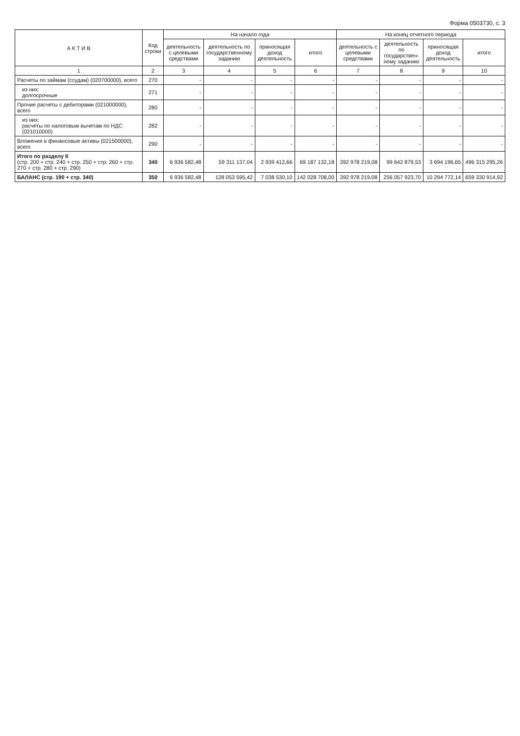Форма 0503730, с. 3
| А К Т И В | Код строки | На начало года | | | | На конец отчетного периода | | | |
| --- | --- | --- | --- | --- | --- | --- | --- | --- | --- |
| | | деятельность с целевыми средствами | деятельность по государственному заданию | приносящая доход деятельность | итого | деятельность с целевыми средствами | деятельность по государствен- ному заданию | приносящая доход деятельность | итого |
| 1 | 2 | 3 | 4 | 5 | 6 | 7 | 8 | 9 | 10 |
| Расчеты по займам (ссудам) (020700000), всего | 270 | - | - | - | - | - | - | - | - |
| из них: долгосрочные | 271 | - | - | - | - | - | - | - | - |
| Прочие расчеты с дебиторами (021000000), всего | 280 | - | - | - | - | - | - | - | - |
| из них: расчеты по налоговым вычетам по НДС (021010000) | 282 | - | - | - | - | - | - | - | - |
| Вложения в финансовые активы (021500000), всего | 290 | - | - | - | - | - | - | - | - |
| Итого по разделу II (стр. 200 + стр. 240 + стр. 250 + стр. 260 + стр. 270 + стр. 280 + стр. 290) | 340 | 6 936 582,48 | 59 311 137,04 | 2 939 412,66 | 69 187 132,18 | 392 978 219,08 | 99 642 879,53 | 3 694 196,65 | 496 315 295,26 |
| БАЛАНС (стр. 190 + стр. 340) | 350 | 6 936 582,48 | 128 053 595,42 | 7 038 530,10 | 142 028 708,00 | 392 978 219,08 | 256 057 923,70 | 10 294 772,14 | 659 330 914,92 |